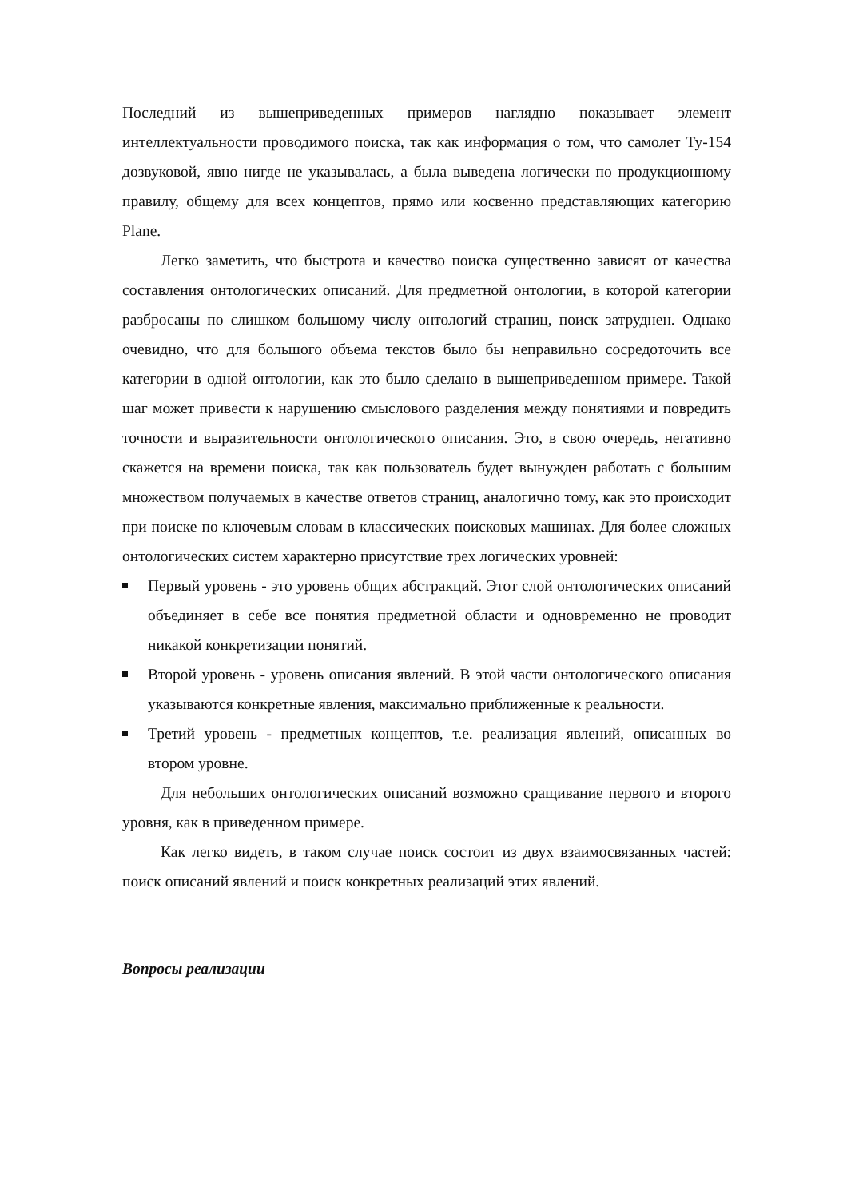Последний из вышеприведенных примеров наглядно показывает элемент интеллектуальности проводимого поиска, так как информация о том, что самолет Ту-154 дозвуковой, явно нигде не указывалась, а была выведена логически по продукционному правилу, общему для всех концептов, прямо или косвенно представляющих категорию Plane.
Легко заметить, что быстрота и качество поиска существенно зависят от качества составления онтологических описаний. Для предметной онтологии, в которой категории разбросаны по слишком большому числу онтологий страниц, поиск затруднен. Однако очевидно, что для большого объема текстов было бы неправильно сосредоточить все категории в одной онтологии, как это было сделано в вышеприведенном примере. Такой шаг может привести к нарушению смыслового разделения между понятиями и повредить точности и выразительности онтологического описания. Это, в свою очередь, негативно скажется на времени поиска, так как пользователь будет вынужден работать с большим множеством получаемых в качестве ответов страниц, аналогично тому, как это происходит при поиске по ключевым словам в классических поисковых машинах. Для более сложных онтологических систем характерно присутствие трех логических уровней:
Первый уровень - это уровень общих абстракций. Этот слой онтологических описаний объединяет в себе все понятия предметной области и одновременно не проводит никакой конкретизации понятий.
Второй уровень - уровень описания явлений. В этой части онтологического описания указываются конкретные явления, максимально приближенные к реальности.
Третий уровень - предметных концептов, т.е. реализация явлений, описанных во втором уровне.
Для небольших онтологических описаний возможно сращивание первого и второго уровня, как в приведенном примере.
Как легко видеть, в таком случае поиск состоит из двух взаимосвязанных частей: поиск описаний явлений и поиск конкретных реализаций этих явлений.
Вопросы реализации